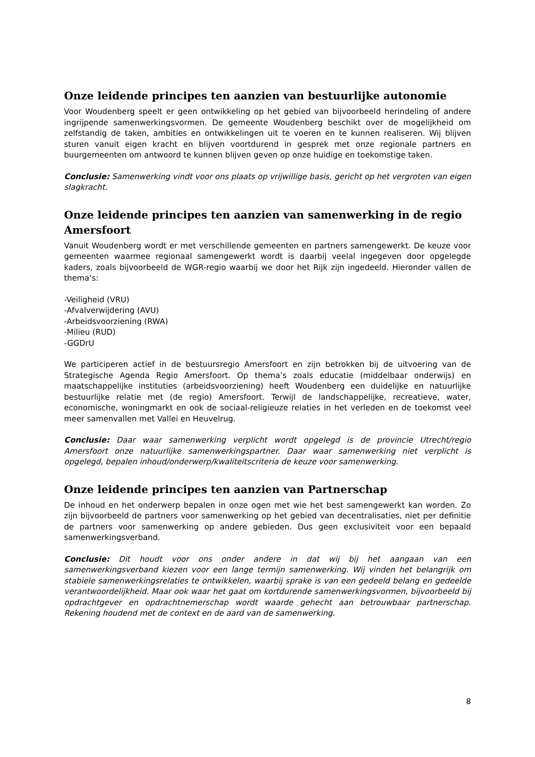Onze leidende principes ten aanzien van bestuurlijke autonomie
Voor Woudenberg speelt er geen ontwikkeling op het gebied van bijvoorbeeld herindeling of andere ingrijpende samenwerkingsvormen. De gemeente Woudenberg beschikt over de mogelijkheid om zelfstandig de taken, ambities en ontwikkelingen uit te voeren en te kunnen realiseren. Wij blijven sturen vanuit eigen kracht en blijven voortdurend in gesprek met onze regionale partners en buurgemeenten om antwoord te kunnen blijven geven op onze huidige en toekomstige taken.
Conclusie: Samenwerking vindt voor ons plaats op vrijwillige basis, gericht op het vergroten van eigen slagkracht.
Onze leidende principes ten aanzien van samenwerking in de regio Amersfoort
Vanuit Woudenberg wordt er met verschillende gemeenten en partners samengewerkt. De keuze voor gemeenten waarmee regionaal samengewerkt wordt is daarbij veelal ingegeven door opgelegde kaders, zoals bijvoorbeeld de WGR-regio waarbij we door het Rijk zijn ingedeeld. Hieronder vallen de thema’s:
-Veiligheid (VRU)
-Afvalverwijdering (AVU)
-Arbeidsvoorziening (RWA)
-Milieu (RUD)
-GGDrU
We participeren actief in de bestuursregio Amersfoort en zijn betrokken bij de uitvoering van de Strategische Agenda Regio Amersfoort. Op thema’s zoals educatie (middelbaar onderwijs) en maatschappelijke instituties (arbeidsvoorziening) heeft Woudenberg een duidelijke en natuurlijke bestuurlijke relatie met (de regio) Amersfoort. Terwijl de landschappelijke, recreatieve, water, economische, woningmarkt en ook de sociaal-religieuze relaties in het verleden en de toekomst veel meer samenvallen met Vallei en Heuvelrug.
Conclusie: Daar waar samenwerking verplicht wordt opgelegd is de provincie Utrecht/regio Amersfoort onze natuurlijke samenwerkingspartner. Daar waar samenwerking niet verplicht is opgelegd, bepalen inhoud/onderwerp/kwaliteitscriteria de keuze voor samenwerking.
Onze leidende principes ten aanzien van Partnerschap
De inhoud en het onderwerp bepalen in onze ogen met wie het best samengewerkt kan worden. Zo zijn bijvoorbeeld de partners voor samenwerking op het gebied van decentralisaties, niet per definitie de partners voor samenwerking op andere gebieden. Dus geen exclusiviteit voor een bepaald samenwerkingsverband.
Conclusie: Dit houdt voor ons onder andere in dat wij bij het aangaan van een samenwerkingsverband kiezen voor een lange termijn samenwerking. Wij vinden het belangrijk om stabiele samenwerkingsrelaties te ontwikkelen, waarbij sprake is van een gedeeld belang en gedeelde verantwoordelijkheid. Maar ook waar het gaat om kortdurende samenwerkingsvormen, bijvoorbeeld bij opdrachtgever en opdrachtnemerschap wordt waarde gehecht aan betrouwbaar partnerschap. Rekening houdend met de context en de aard van de samenwerking.
8